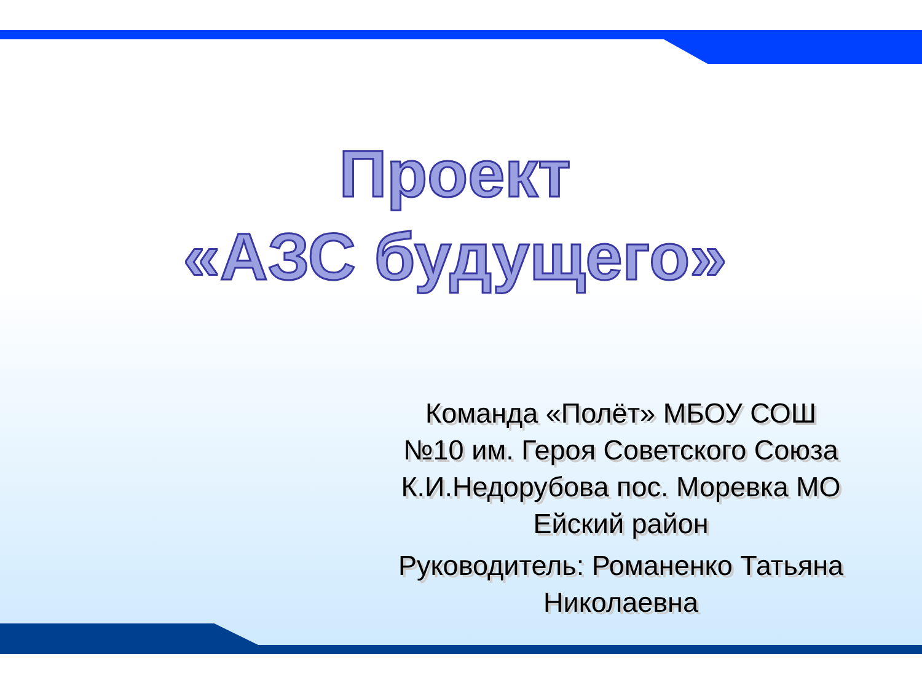Проект
«АЗС будущего»
Команда «Полёт» МБОУ СОШ №10 им. Героя Советского Союза К.И.Недорубова пос. Моревка МО Ейский район
Руководитель: Романенко Татьяна Николаевна